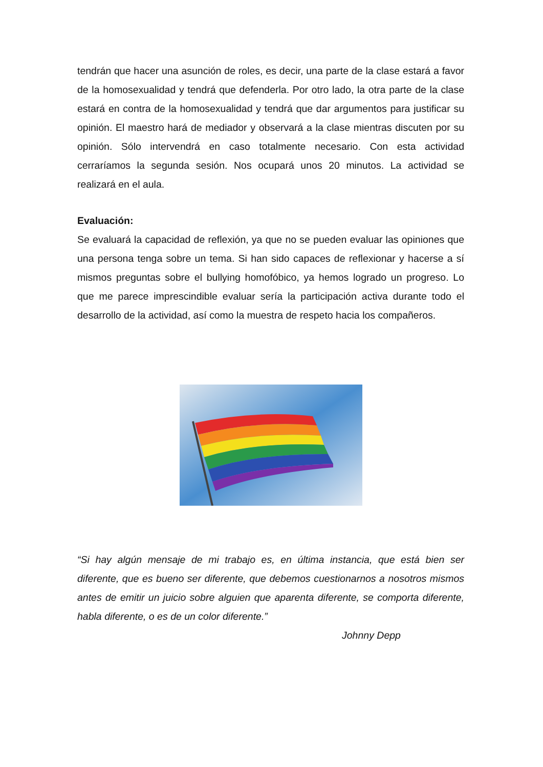tendrán que hacer una asunción de roles, es decir, una parte de la clase estará a favor de la homosexualidad y tendrá que defenderla. Por otro lado, la otra parte de la clase estará en contra de la homosexualidad y tendrá que dar argumentos para justificar su opinión. El maestro hará de mediador y observará a la clase mientras discuten por su opinión. Sólo intervendrá en caso totalmente necesario. Con esta actividad cerraríamos la segunda sesión. Nos ocupará unos 20 minutos. La actividad se realizará en el aula.
Evaluación:
Se evaluará la capacidad de reflexión, ya que no se pueden evaluar las opiniones que una persona tenga sobre un tema. Si han sido capaces de reflexionar y hacerse a sí mismos preguntas sobre el bullying homofóbico, ya hemos logrado un progreso. Lo que me parece imprescindible evaluar sería la participación activa durante todo el desarrollo de la actividad, así como la muestra de respeto hacia los compañeros.
“Si hay algún mensaje de mi trabajo es, en última instancia, que está bien ser diferente, que es bueno ser diferente, que debemos cuestionarnos a nosotros mismos antes de emitir un juicio sobre alguien que aparenta diferente, se comporta diferente, habla diferente, o es de un color diferente.”
Johnny Depp